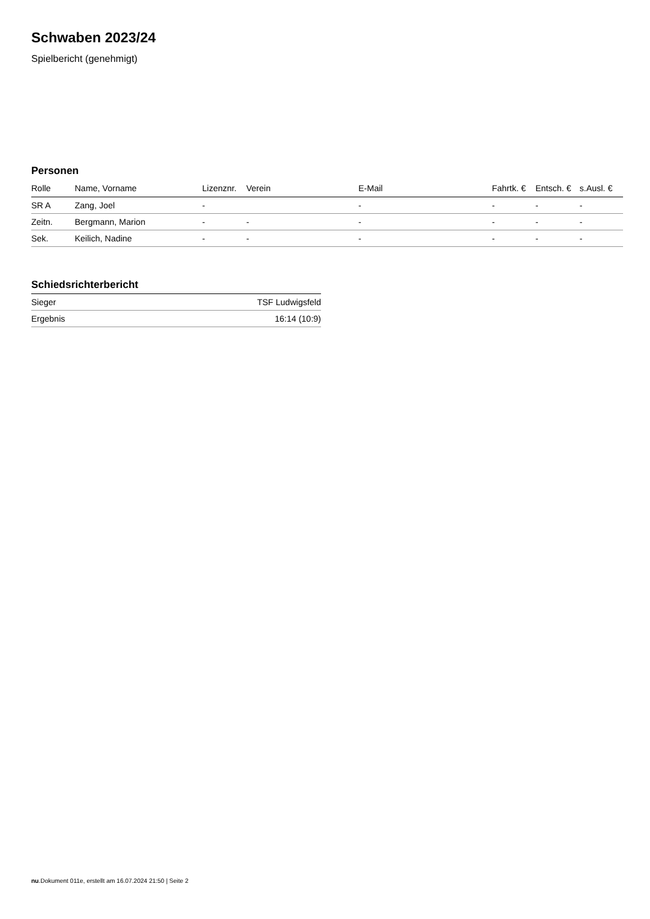Schwaben 2023/24
Spielbericht (genehmigt)
Personen
| Rolle | Name, Vorname | Lizenznr. | Verein | E-Mail | Fahrtk. € | Entsch. € | s.Ausl. € |
| --- | --- | --- | --- | --- | --- | --- | --- |
| SR A | Zang, Joel | - | | - | - | - | - |
| Zeitn. | Bergmann, Marion | - | - | - | - | - | - |
| Sek. | Keilich, Nadine | - | - | - | - | - | - |
Schiedsrichterbericht
| Sieger | TSF Ludwigsfeld |
| Ergebnis | 16:14 (10:9) |
nu.Dokument 011e, erstellt am 16.07.2024 21:50 | Seite 2